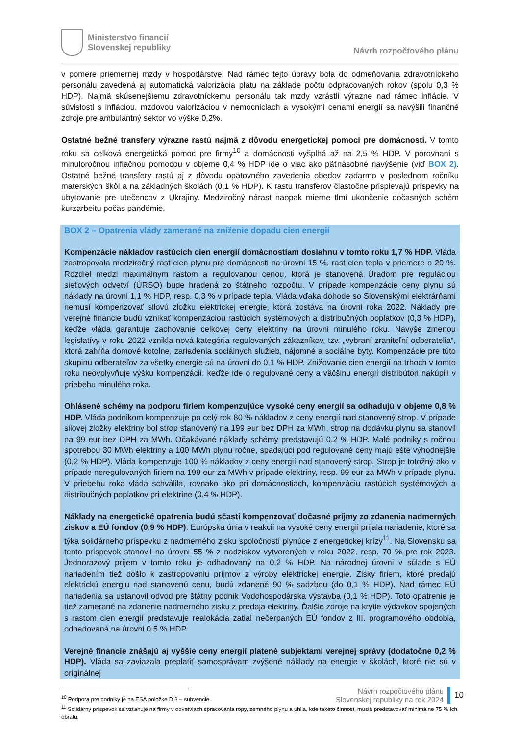Ministerstvo financií
Slovenskej republiky
Návrh rozpočtového plánu
v pomere priemernej mzdy v hospodárstve. Nad rámec tejto úpravy bola do odmeňovania zdravotníckeho personálu zavedená aj automatická valorizácia platu na základe počtu odpracovaných rokov (spolu 0,3 % HDP). Najmä skúsenejšiemu zdravotníckemu personálu tak mzdy vzrástli výrazne nad rámec inflácie. V súvislosti s infláciou, mzdovou valorizáciou v nemocniciach a vysokými cenami energií sa navýšili finančné zdroje pre ambulantný sektor vo výške 0,2%.
Ostatné bežné transfery výrazne rastú najmä z dôvodu energetickej pomoci pre domácnosti. V tomto roku sa celková energetická pomoc pre firmy<sup>10</sup> a domácnosti vyšplhá až na 2,5 % HDP. V porovnaní s minuloročnou inflačnou pomocou v objeme 0,4 % HDP ide o viac ako päťnásobné navýšenie (viď BOX 2). Ostatné bežné transfery rastú aj z dôvodu opätovného zavedenia obedov zadarmo v poslednom ročníku materských škôl a na základných školách (0,1 % HDP). K rastu transferov čiastočne prispievajú príspevky na ubytovanie pre utečencov z Ukrajiny. Medziročný nárast naopak mierne tlmí ukončenie dočasných schém kurzarbeitu počas pandémie.
BOX 2 – Opatrenia vlády zamerané na zníženie dopadu cien energií
Kompenzácie nákladov rastúcich cien energií domácnostiam dosiahnu v tomto roku 1,7 % HDP. Vláda zastropovala medziročný rast cien plynu pre domácnosti na úrovni 15 %, rast cien tepla v priemere o 20 %. Rozdiel medzi maximálnym rastom a regulovanou cenou, ktorá je stanovená Úradom pre reguláciou sieťových odvetví (ÚRSO) bude hradená zo štátneho rozpočtu. V prípade kompenzácie ceny plynu sú náklady na úrovni 1,1 % HDP, resp. 0,3 % v prípade tepla. Vláda vďaka dohode so Slovenskými elektrárňami nemusí kompenzovať silovú zložku elektrickej energie, ktorá zostáva na úrovni roka 2022. Náklady pre verejné financie budú vznikať kompenzáciou rastúcich systémových a distribučných poplatkov (0,3 % HDP), keďže vláda garantuje zachovanie celkovej ceny elektriny na úrovni minulého roku. Navyše zmenou legislatívy v roku 2022 vznikla nová kategória regulovaných zákazníkov, tzv. „vybraní zraniteľní odberatelia“, ktorá zahŕňa domové kotolne, zariadenia sociálnych služieb, nájomné a sociálne byty. Kompenzácie pre túto skupinu odberateľov za všetky energie sú na úrovni do 0,1 % HDP. Znižovanie cien energií na trhoch v tomto roku neovplyvňuje výšku kompenzácií, keďže ide o regulované ceny a väčšinu energií distribútori nakúpili v priebehu minulého roka.
Ohlásené schémy na podporu firiem kompenzujúce vysoké ceny energií sa odhadujú v objeme 0,8 % HDP. Vláda podnikom kompenzuje po celý rok 80 % nákladov z ceny energií nad stanovený strop. V prípade silovej zložky elektriny bol strop stanovený na 199 eur bez DPH za MWh, strop na dodávku plynu sa stanovil na 99 eur bez DPH za MWh. Očakávané náklady schémy predstavujú 0,2 % HDP. Malé podniky s ročnou spotrebou 30 MWh elektriny a 100 MWh plynu ročne, spadajúci pod regulované ceny majú ešte výhodnejšie (0,2 % HDP). Vláda kompenzuje 100 % nákladov z ceny energií nad stanovený strop. Strop je totožný ako v prípade neregulovaných firiem na 199 eur za MWh v prípade elektriny, resp. 99 eur za MWh v prípade plynu. V priebehu roka vláda schválila, rovnako ako pri domácnostiach, kompenzáciu rastúcich systémových a distribučných poplatkov pri elektrine (0,4 % HDP).
Náklady na energetické opatrenia budú sčasti kompenzovať dočasné príjmy zo zdanenia nadmerných ziskov a EÚ fondov (0,9 % HDP). Európska únia v reakcii na vysoké ceny energii prijala nariadenie, ktoré sa týka solidárneho príspevku z nadmerného zisku spoločností plynúce z energetickej krízy<sup>11</sup>. Na Slovensku sa tento príspevok stanovil na úrovni 55 % z nadziskov vytvorených v roku 2022, resp. 70 % pre rok 2023. Jednorazový príjem v tomto roku je odhadovaný na 0,2 % HDP. Na národnej úrovni v súlade s EÚ nariadením tiež došlo k zastropovaniu príjmov z výroby elektrickej energie. Zisky firiem, ktoré predajú elektrickú energiu nad stanovenú cenu, budú zdanené 90 % sadzbou (do 0,1 % HDP). Nad rámec EÚ nariadenia sa ustanovil odvod pre štátny podnik Vodohospodárska výstavba (0,1 % HDP). Toto opatrenie je tiež zamerané na zdanenie nadmerného zisku z predaja elektriny. Ďalšie zdroje na krytie výdavkov spojených s rastom cien energií predstavuje realokácia zatiaľ nečerpaných EÚ fondov z III. programového obdobia, odhadovaná na úrovni 0,5 % HDP.
Verejné financie znášajú aj vyššie ceny energií platené subjektami verejnej správy (dodatočne 0,2 % HDP). Vláda sa zaviazala preplatiť samosprávam zvýšené náklady na energie v školách, ktoré nie sú v originálnej
<sup>10</sup> Podpora pre podniky je na ESA položke D.3 – subvencie.
<sup>11</sup> Solidárny príspevok sa vzťahuje na firmy v odvetviach spracovania ropy, zemného plynu a uhlia, kde takéto činnosti musia predstavovať minimálne 75 % ich obratu.
Návrh rozpočtového plánu
Slovenskej republiky na rok 2024
10